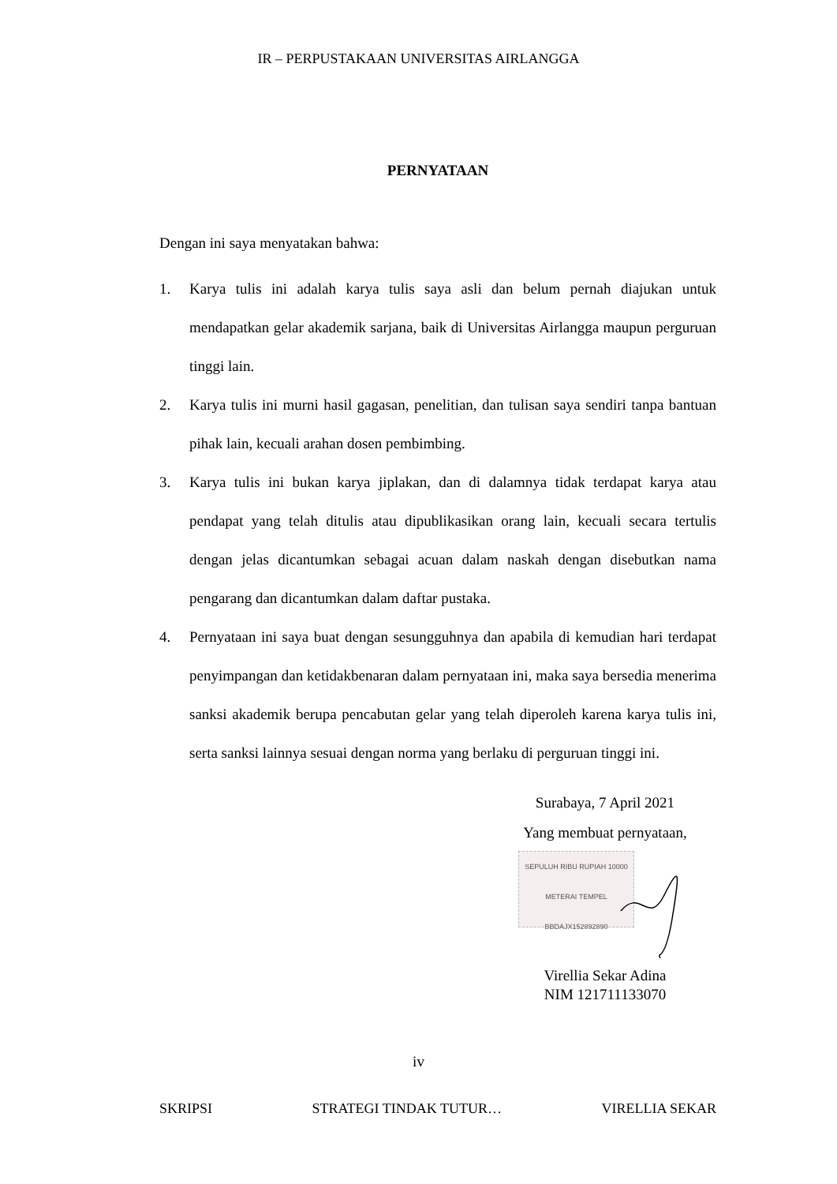IR – PERPUSTAKAAN UNIVERSITAS AIRLANGGA
PERNYATAAN
Dengan ini saya menyatakan bahwa:
1. Karya tulis ini adalah karya tulis saya asli dan belum pernah diajukan untuk mendapatkan gelar akademik sarjana, baik di Universitas Airlangga maupun perguruan tinggi lain.
2. Karya tulis ini murni hasil gagasan, penelitian, dan tulisan saya sendiri tanpa bantuan pihak lain, kecuali arahan dosen pembimbing.
3. Karya tulis ini bukan karya jiplakan, dan di dalamnya tidak terdapat karya atau pendapat yang telah ditulis atau dipublikasikan orang lain, kecuali secara tertulis dengan jelas dicantumkan sebagai acuan dalam naskah dengan disebutkan nama pengarang dan dicantumkan dalam daftar pustaka.
4. Pernyataan ini saya buat dengan sesungguhnya dan apabila di kemudian hari terdapat penyimpangan dan ketidakbenaran dalam pernyataan ini, maka saya bersedia menerima sanksi akademik berupa pencabutan gelar yang telah diperoleh karena karya tulis ini, serta sanksi lainnya sesuai dengan norma yang berlaku di perguruan tinggi ini.
Surabaya, 7 April 2021
Yang membuat pernyataan,
SEPULUH RIBU RUPIAH 10000 METERAI TEMPEL BBDAJX152892890
Virellia Sekar Adina
NIM 121711133070
iv
SKRIPSI STRATEGI TINDAK TUTUR… VIRELLIA SEKAR